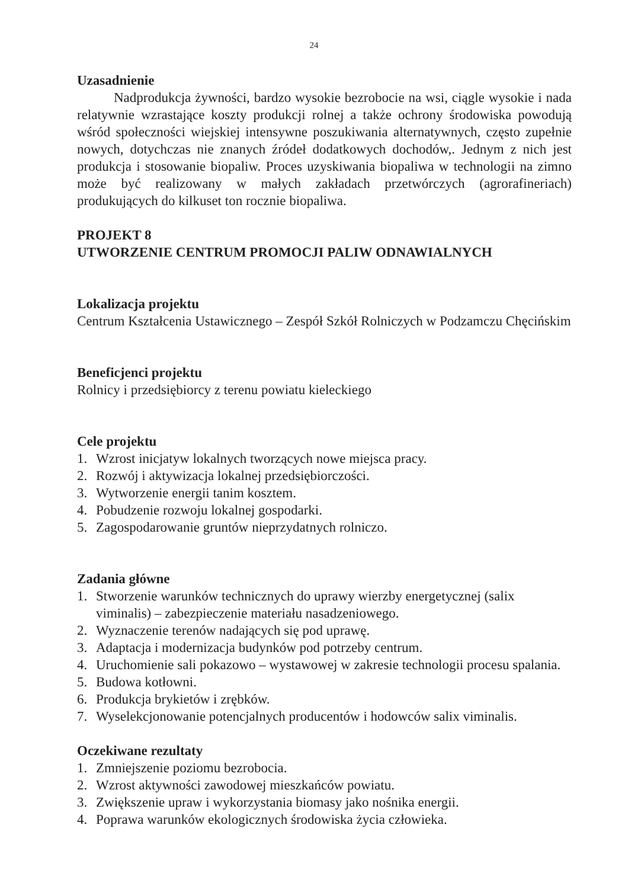24
Uzasadnienie
Nadprodukcja żywności, bardzo wysokie bezrobocie na wsi, ciągle wysokie i nada relatywnie wzrastające koszty produkcji rolnej a także ochrony środowiska powodują wśród społeczności wiejskiej intensywne poszukiwania alternatywnych, często zupełnie nowych, dotychczas nie znanych źródeł dodatkowych dochodów,. Jednym z nich jest produkcja i stosowanie biopaliw. Proces uzyskiwania biopaliwa w technologii na zimno może być realizowany w małych zakładach przetwórczych (agrorafineriach) produkujących do kilkuset ton rocznie biopaliwa.
PROJEKT 8
UTWORZENIE CENTRUM PROMOCJI PALIW ODNAWIALNYCH
Lokalizacja projektu
Centrum Kształcenia Ustawicznego – Zespół Szkół Rolniczych w Podzamczu Chęcińskim
Beneficjenci projektu
Rolnicy i przedsiębiorcy z terenu powiatu kieleckiego
Cele projektu
1. Wzrost inicjatyw lokalnych tworzących nowe miejsca pracy.
2. Rozwój i aktywizacja lokalnej przedsiębiorczości.
3. Wytworzenie energii tanim kosztem.
4. Pobudzenie rozwoju lokalnej gospodarki.
5. Zagospodarowanie gruntów nieprzydatnych rolniczo.
Zadania główne
1. Stworzenie warunków technicznych do uprawy wierzby energetycznej (salix viminalis) – zabezpieczenie materiału nasadzeniowego.
2. Wyznaczenie terenów nadających się pod uprawę.
3. Adaptacja i modernizacja budynków pod potrzeby centrum.
4. Uruchomienie sali pokazowo – wystawowej w zakresie technologii procesu spalania.
5. Budowa kotłowni.
6. Produkcja brykietów i zrębków.
7. Wyselekcjonowanie potencjalnych producentów i hodowców salix viminalis.
Oczekiwane rezultaty
1. Zmniejszenie poziomu bezrobocia.
2. Wzrost aktywności zawodowej mieszkańców powiatu.
3. Zwiększenie upraw i wykorzystania biomasy jako nośnika energii.
4. Poprawa warunków ekologicznych środowiska życia człowieka.